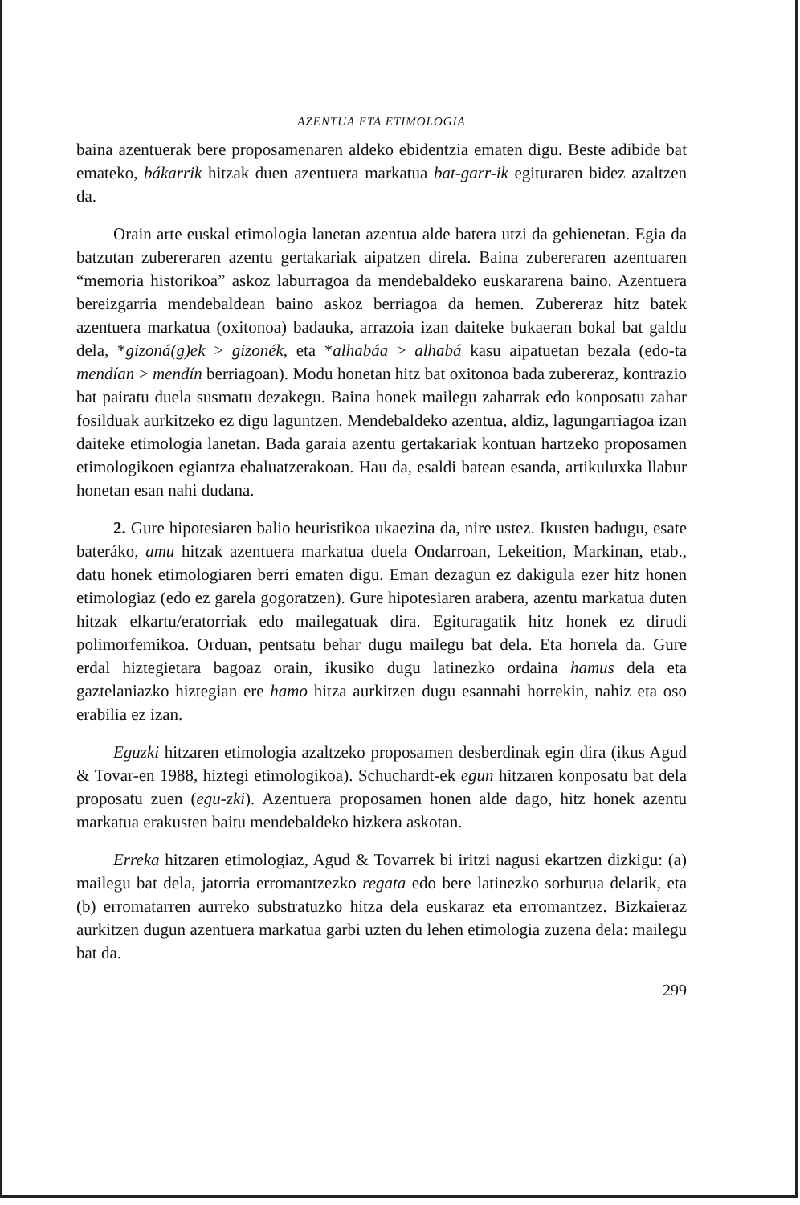AZENTUA ETA ETIMOLOGIA
baina azentuerak bere proposamenaren aldeko ebidentzia ematen digu. Beste adibide bat emateko, bákarrik hitzak duen azentuera markatua bat-garr-ik egituraren bidez azaltzen da.
Orain arte euskal etimologia lanetan azentua alde batera utzi da gehienetan. Egia da batzutan zubereraren azentu gertakariak aipatzen direla. Baina zubereraren azentuaren “memoria historikoa” askoz laburragoa da mendebaldeko euskararena baino. Azentuera bereizgarria mendebaldean baino askoz berriagoa da hemen. Zubereraz hitz batek azentuera markatua (oxitonoa) badauka, arrazoia izan daiteke bukaeran bokal bat galdu dela, *gizoná(g)ek > gizonék, eta *alhabáa > alhabá kasu aipatuetan bezala (edo-ta mendían > mendín berriagoan). Modu honetan hitz bat oxitonoa bada zubereraz, kontrazio bat pairatu duela susmatu dezakegu. Baina honek mailegu zaharrak edo konposatu zahar fosilduak aurkitzeko ez digu laguntzen. Mendebaldeko azentua, aldiz, lagungarriagoa izan daiteke etimologia lanetan. Bada garaia azentu gertakariak kontuan hartzeko proposamen etimologikoen egiantza ebaluatzerakoan. Hau da, esaldi batean esanda, artikuluxka llabur honetan esan nahi dudana.
2. Gure hipotesiaren balio heuristikoa ukaezina da, nire ustez. Ikusten badugu, esate bateráko, amu hitzak azentuera markatua duela Ondarroan, Lekeition, Markinan, etab., datu honek etimologiaren berri ematen digu. Eman dezagun ez dakigula ezer hitz honen etimologiaz (edo ez garela gogoratzen). Gure hipotesiaren arabera, azentu markatua duten hitzak elkartu/eratorriak edo mailegatuak dira. Egituragatik hitz honek ez dirudi polimorfemikoa. Orduan, pentsatu behar dugu mailegu bat dela. Eta horrela da. Gure erdal hiztegietara bagoaz orain, ikusiko dugu latinezko ordaina hamus dela eta gaztelaniazko hiztegian ere hamo hitza aurkitzen dugu esannahi horrekin, nahiz eta oso erabilia ez izan.
Eguzki hitzaren etimologia azaltzeko proposamen desberdinak egin dira (ikus Agud & Tovar-en 1988, hiztegi etimologikoa). Schuchardt-ek egun hitzaren konposatu bat dela proposatu zuen (egu-zki). Azentuera proposamen honen alde dago, hitz honek azentu markatua erakusten baitu mendebaldeko hizkera askotan.
Erreka hitzaren etimologiaz, Agud & Tovarrek bi iritzi nagusi ekartzen dizkigu: (a) mailegu bat dela, jatorria erromantzezko regata edo bere latinezko sorburua delarik, eta (b) erromatarren aurreko substratuzko hitza dela euskaraz eta erromantzez. Bizkaieraz aurkitzen dugun azentuera markatua garbi uzten du lehen etimologia zuzena dela: mailegu bat da.
299